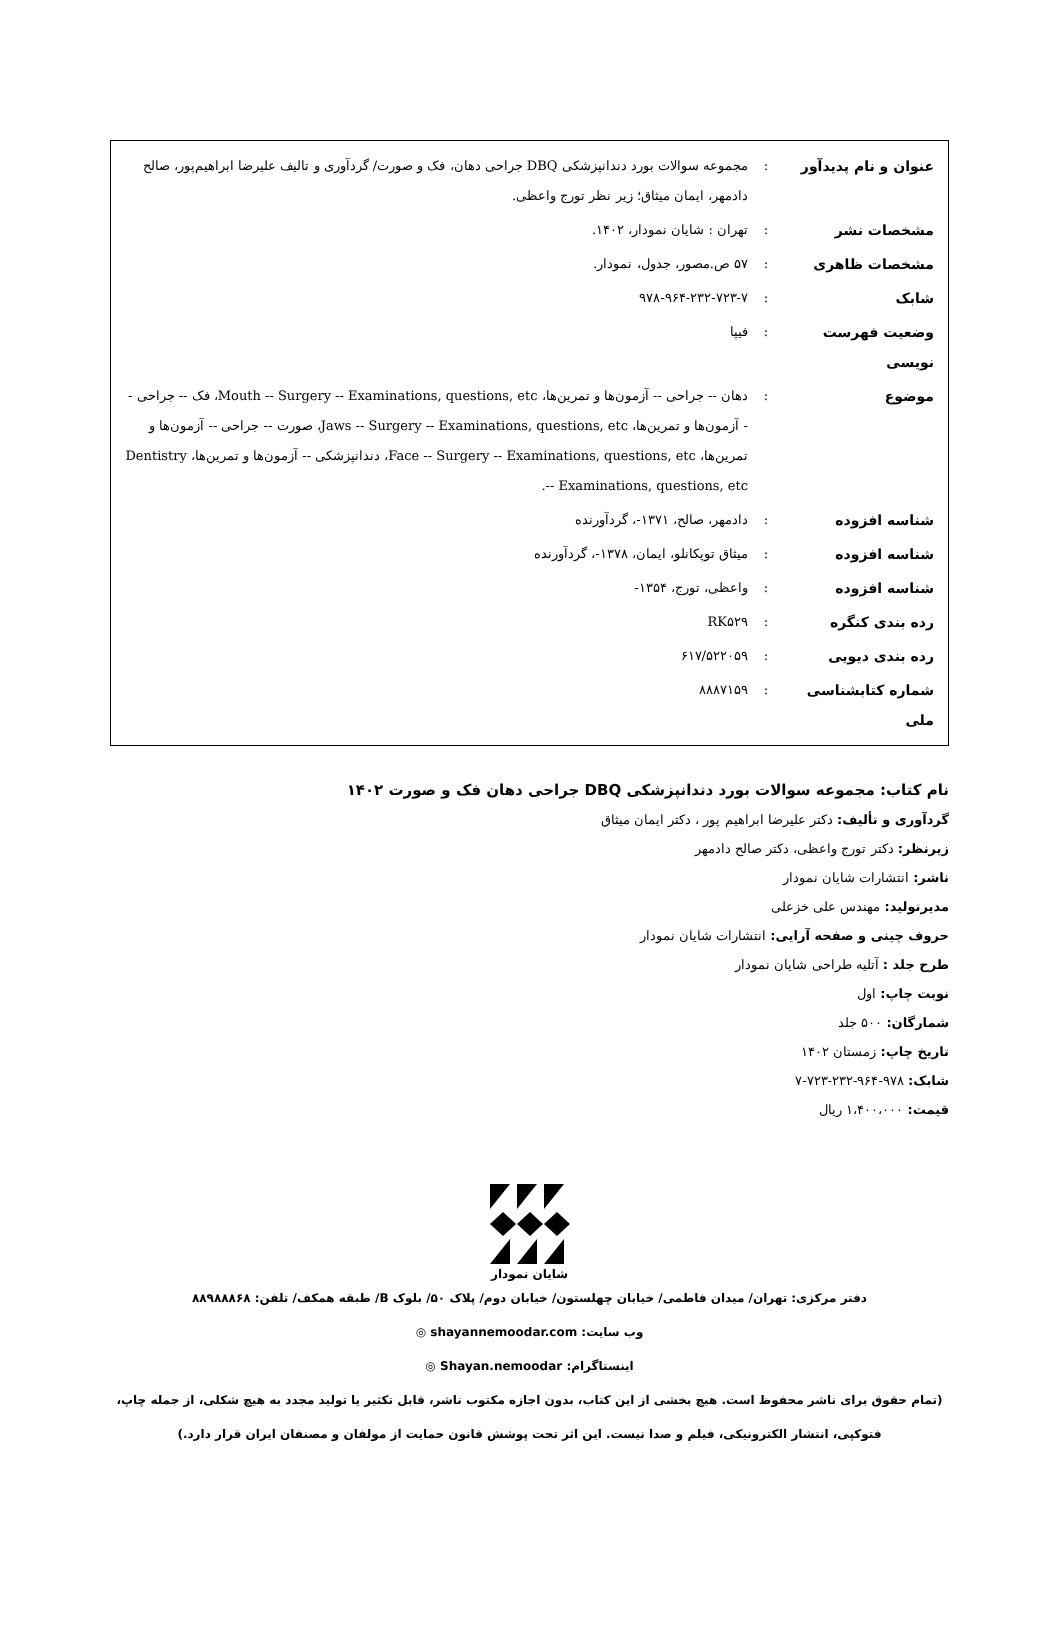| عنوان و نام پدیدآور | : | مجموعه سوالات بورد دندانپزشکی DBQ جراحی دهان، فک و صورت/ گردآوری و تالیف علیرضا ابراهیم‌پور، صالح دادمهر، ایمان میثاق؛ زیر نظر تورج واعظی. |
| مشخصات نشر | : | تهران : شایان نمودار، ۱۴۰۲. |
| مشخصات ظاهری | : | ۵۷ ص.مصور، جدول، نمودار. |
| شابک | : | ۹۷۸-۹۶۴-۲۳۲-۷۲۳-۷ |
| وضعیت فهرست نویسی | : | فیپا |
| موضوع | : | دهان -- جراحی -- آزمون‌ها و تمرین‌ها، Mouth -- Surgery -- Examinations, questions, etc، فک -- جراحی -- آزمون‌ها و تمرین‌ها، Jaws -- Surgery -- Examinations, questions, etc، صورت -- جراحی -- آزمون‌ها و تمرین‌ها، Face -- Surgery -- Examinations, questions, etc، دندانپزشکی -- آزمون‌ها و تمرین‌ها، Dentistry -- Examinations, questions, etc. |
| شناسه افزوده | : | دادمهر، صالح، ۱۳۷۱-، گردآورنده |
| شناسه افزوده | : | میثاق توپکانلو، ایمان، ۱۳۷۸-، گردآورنده |
| شناسه افزوده | : | واعظی، تورج، ۱۳۵۴- |
| رده بندی کنگره | : | RK۵۲۹ |
| رده بندی دیویی | : | ۶۱۷/۵۲۲۰۵۹ |
| شماره کتابشناسی ملی | : | ۸۸۸۷۱۵۹ |
نام کتاب: مجموعه سوالات بورد دندانپزشکی DBQ جراحی دهان فک و صورت ۱۴۰۲
گردآوری و تألیف: دکتر علیرضا ابراهیم پور ، دکتر ایمان میثاق
زیرنظر: دکتر تورج واعظی، دکتر صالح دادمهر
ناشر: انتشارات شایان نمودار
مدیرتولید: مهندس علی خزعلی
حروف چینی و صفحه آرایی: انتشارات شایان نمودار
طرح جلد : آتلیه طراحی شایان نمودار
نوبت چاپ: اول
شمارگان: ۵۰۰ جلد
تاریخ چاپ: زمستان ۱۴۰۲
شابک: ۹۷۸-۹۶۴-۲۳۲-۷۲۳-۷
قیمت: ۱،۴۰۰،۰۰۰ ریال
شایان نمودار
دفتر مرکزی: تهران/ میدان فاطمی/ خیابان چهلستون/ خیابان دوم/ پلاک ۵۰/ بلوک B/ طبقه همکف/ تلفن: ۸۸۹۸۸۸۶۸
وب سایت: shayannemoodar.com ◎
اینستاگرام: Shayan.nemoodar ◎
(تمام حقوق برای ناشر محفوظ است. هیچ بخشی از این کتاب، بدون اجازه مکتوب ناشر، قابل تکثیر یا تولید مجدد به هیچ شکلی، از جمله چاپ، فتوکپی، انتشار الکترونیکی، فیلم و صدا نیست. این اثر تحت پوشش قانون حمایت از مولفان و مصنفان ایران قرار دارد.)